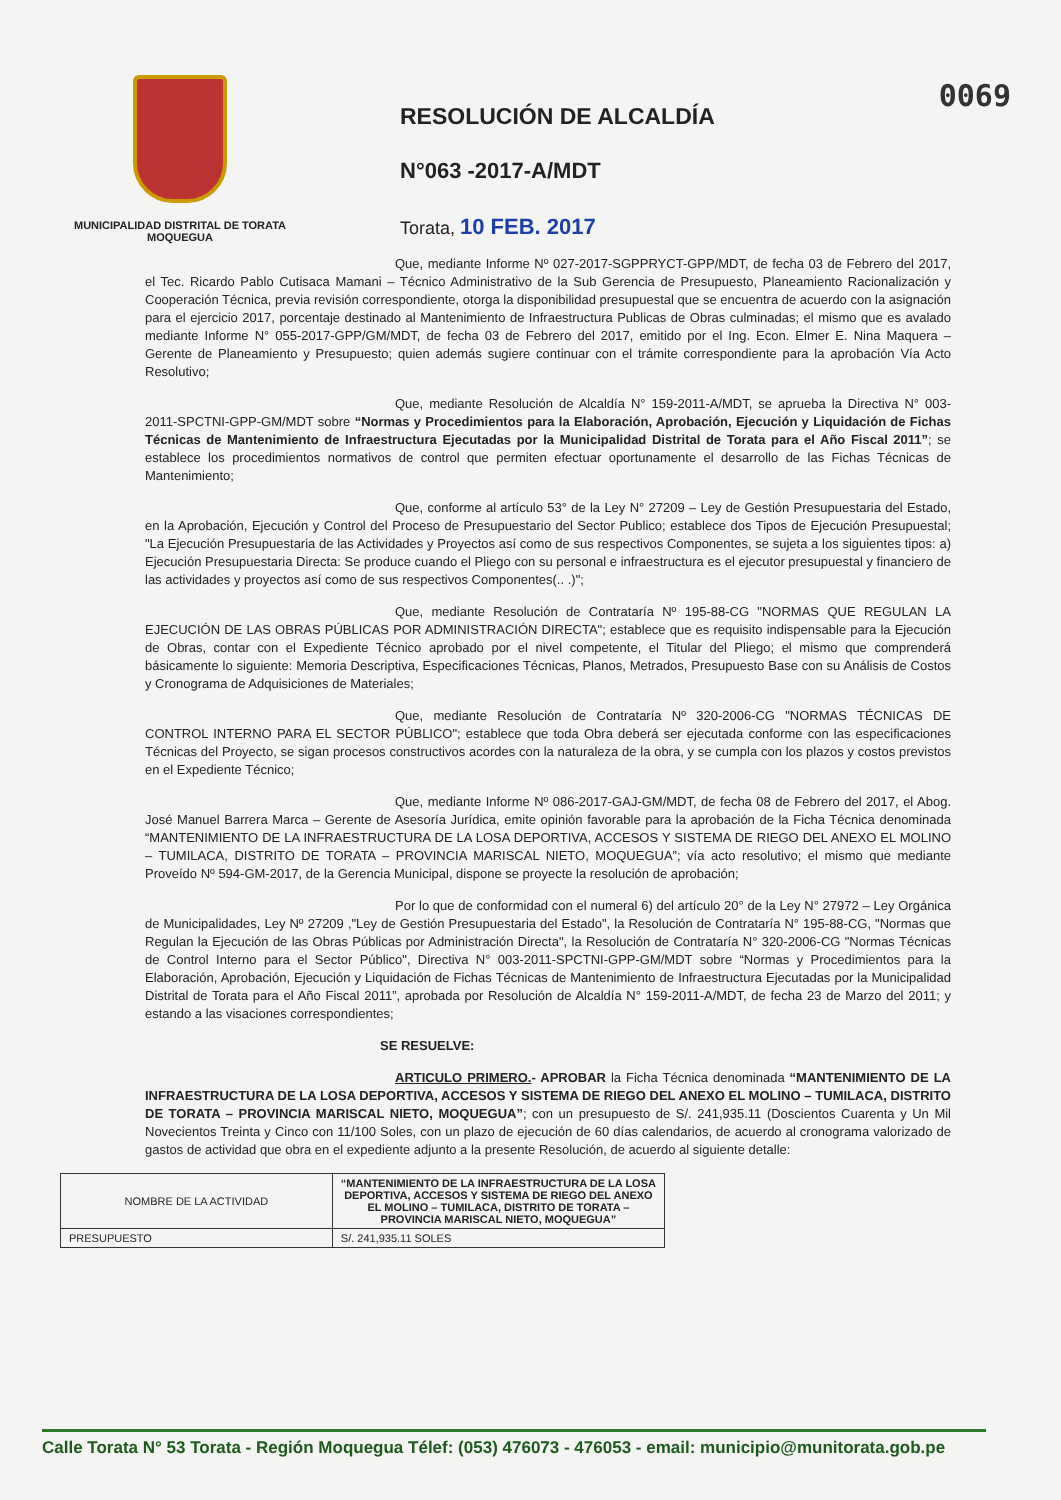0069
MUNICIPALIDAD DISTRITAL DE TORATA
MOQUEGUA
RESOLUCIÓN DE ALCALDÍA
N°063 -2017-A/MDT
Torata, 10 FEB. 2017
Que, mediante Informe Nº 027-2017-SGPPRYCT-GPP/MDT, de fecha 03 de Febrero del 2017, el Tec. Ricardo Pablo Cutisaca Mamani – Técnico Administrativo de la Sub Gerencia de Presupuesto, Planeamiento Racionalización y Cooperación Técnica, previa revisión correspondiente, otorga la disponibilidad presupuestal que se encuentra de acuerdo con la asignación para el ejercicio 2017, porcentaje destinado al Mantenimiento de Infraestructura Publicas de Obras culminadas; el mismo que es avalado mediante Informe N° 055-2017-GPP/GM/MDT, de fecha 03 de Febrero del 2017, emitido por el Ing. Econ. Elmer E. Nina Maquera – Gerente de Planeamiento y Presupuesto; quien además sugiere continuar con el trámite correspondiente para la aprobación Vía Acto Resolutivo;
Que, mediante Resolución de Alcaldía N° 159-2011-A/MDT, se aprueba la Directiva N° 003-2011-SPCTNI-GPP-GM/MDT sobre “Normas y Procedimientos para la Elaboración, Aprobación, Ejecución y Liquidación de Fichas Técnicas de Mantenimiento de Infraestructura Ejecutadas por la Municipalidad Distrital de Torata para el Año Fiscal 2011”; se establece los procedimientos normativos de control que permiten efectuar oportunamente el desarrollo de las Fichas Técnicas de Mantenimiento;
Que, conforme al artículo 53° de la Ley N° 27209 – Ley de Gestión Presupuestaria del Estado, en la Aprobación, Ejecución y Control del Proceso de Presupuestario del Sector Publico; establece dos Tipos de Ejecución Presupuestal; "La Ejecución Presupuestaria de las Actividades y Proyectos así como de sus respectivos Componentes, se sujeta a los siguientes tipos: a) Ejecución Presupuestaria Directa: Se produce cuando el Pliego con su personal e infraestructura es el ejecutor presupuestal y financiero de las actividades y proyectos así como de sus respectivos Componentes(.. .)";
Que, mediante Resolución de Contrataría Nº 195-88-CG "NORMAS QUE REGULAN LA EJECUCIÓN DE LAS OBRAS PÚBLICAS POR ADMINISTRACIÓN DIRECTA"; establece que es requisito indispensable para la Ejecución de Obras, contar con el Expediente Técnico aprobado por el nivel competente, el Titular del Pliego; el mismo que comprenderá básicamente lo siguiente: Memoria Descriptiva, Especificaciones Técnicas, Planos, Metrados, Presupuesto Base con su Análisis de Costos y Cronograma de Adquisiciones de Materiales;
Que, mediante Resolución de Contrataría Nº 320-2006-CG "NORMAS TÉCNICAS DE CONTROL INTERNO PARA EL SECTOR PÚBLICO"; establece que toda Obra deberá ser ejecutada conforme con las especificaciones Técnicas del Proyecto, se sigan procesos constructivos acordes con la naturaleza de la obra, y se cumpla con los plazos y costos previstos en el Expediente Técnico;
Que, mediante Informe Nº 086-2017-GAJ-GM/MDT, de fecha 08 de Febrero del 2017, el Abog. José Manuel Barrera Marca – Gerente de Asesoría Jurídica, emite opinión favorable para la aprobación de la Ficha Técnica denominada “MANTENIMIENTO DE LA INFRAESTRUCTURA DE LA LOSA DEPORTIVA, ACCESOS Y SISTEMA DE RIEGO DEL ANEXO EL MOLINO – TUMILACA, DISTRITO DE TORATA – PROVINCIA MARISCAL NIETO, MOQUEGUA”; vía acto resolutivo; el mismo que mediante Proveído Nº 594-GM-2017, de la Gerencia Municipal, dispone se proyecte la resolución de aprobación;
Por lo que de conformidad con el numeral 6) del artículo 20° de la Ley N° 27972 – Ley Orgánica de Municipalidades, Ley Nº 27209 ,"Ley de Gestión Presupuestaria del Estado", la Resolución de Contrataría N° 195-88-CG, "Normas que Regulan la Ejecución de las Obras Públicas por Administración Directa", la Resolución de Contrataría N° 320-2006-CG "Normas Técnicas de Control Interno para el Sector Público", Directiva N° 003-2011-SPCTNI-GPP-GM/MDT sobre “Normas y Procedimientos para la Elaboración, Aprobación, Ejecución y Liquidación de Fichas Técnicas de Mantenimiento de Infraestructura Ejecutadas por la Municipalidad Distrital de Torata para el Año Fiscal 2011”, aprobada por Resolución de Alcaldía N° 159-2011-A/MDT, de fecha 23 de Marzo del 2011; y estando a las visaciones correspondientes;
SE RESUELVE:
ARTICULO PRIMERO.- APROBAR la Ficha Técnica denominada “MANTENIMIENTO DE LA INFRAESTRUCTURA DE LA LOSA DEPORTIVA, ACCESOS Y SISTEMA DE RIEGO DEL ANEXO EL MOLINO – TUMILACA, DISTRITO DE TORATA – PROVINCIA MARISCAL NIETO, MOQUEGUA”; con un presupuesto de S/. 241,935.11 (Doscientos Cuarenta y Un Mil Novecientos Treinta y Cinco con 11/100 Soles, con un plazo de ejecución de 60 días calendarios, de acuerdo al cronograma valorizado de gastos de actividad que obra en el expediente adjunto a la presente Resolución, de acuerdo al siguiente detalle:
| NOMBRE DE LA ACTIVIDAD | “MANTENIMIENTO DE LA INFRAESTRUCTURA DE LA LOSA DEPORTIVA, ACCESOS Y SISTEMA DE RIEGO DEL ANEXO EL MOLINO – TUMILACA, DISTRITO DE TORATA – PROVINCIA MARISCAL NIETO, MOQUEGUA” |
| PRESUPUESTO | S/. 241,935.11 SOLES |
Calle Torata N° 53 Torata - Región Moquegua Télef: (053) 476073 - 476053 - email: municipio@munitorata.gob.pe